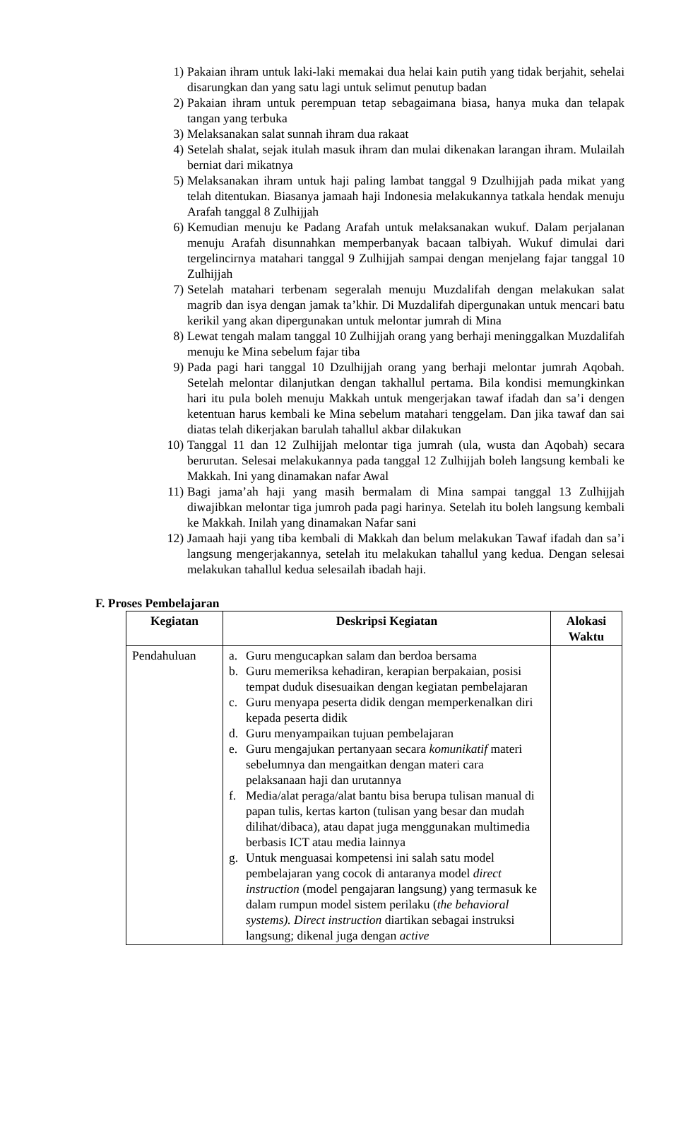1) Pakaian ihram untuk laki-laki memakai dua helai kain putih yang tidak berjahit, sehelai disarungkan dan yang satu lagi untuk selimut penutup badan
2) Pakaian ihram untuk perempuan tetap sebagaimana biasa, hanya muka dan telapak tangan yang terbuka
3) Melaksanakan salat sunnah ihram dua rakaat
4) Setelah shalat, sejak itulah masuk ihram dan mulai dikenakan larangan ihram. Mulailah berniat dari mikatnya
5) Melaksanakan ihram untuk haji paling lambat tanggal 9 Dzulhijjah pada mikat yang telah ditentukan. Biasanya jamaah haji Indonesia melakukannya tatkala hendak menuju Arafah tanggal 8 Zulhijjah
6) Kemudian menuju ke Padang Arafah untuk melaksanakan wukuf. Dalam perjalanan menuju Arafah disunnahkan memperbanyak bacaan talbiyah. Wukuf dimulai dari tergelincirnya matahari tanggal 9 Zulhijjah sampai dengan menjelang fajar tanggal 10 Zulhijjah
7) Setelah matahari terbenam segeralah menuju Muzdalifah dengan melakukan salat magrib dan isya dengan jamak ta’khir. Di Muzdalifah dipergunakan untuk mencari batu kerikil yang akan dipergunakan untuk melontar jumrah di Mina
8) Lewat tengah malam tanggal 10 Zulhijjah orang yang berhaji meninggalkan Muzdalifah menuju ke Mina sebelum fajar tiba
9) Pada pagi hari tanggal 10 Dzulhijjah orang yang berhaji melontar jumrah Aqobah. Setelah melontar dilanjutkan dengan takhallul pertama. Bila kondisi memungkinkan hari itu pula boleh menuju Makkah untuk mengerjakan tawaf ifadah dan sa’i dengen ketentuan harus kembali ke Mina sebelum matahari tenggelam. Dan jika tawaf dan sai diatas telah dikerjakan barulah tahallul akbar dilakukan
10) Tanggal 11 dan 12 Zulhijjah melontar tiga jumrah (ula, wusta dan Aqobah) secara berurutan. Selesai melakukannya pada tanggal 12 Zulhijjah boleh langsung kembali ke Makkah. Ini yang dinamakan nafar Awal
11) Bagi jama’ah haji yang masih bermalam di Mina sampai tanggal 13 Zulhijjah diwajibkan melontar tiga jumroh pada pagi harinya. Setelah itu boleh langsung kembali ke Makkah. Inilah yang dinamakan Nafar sani
12) Jamaah haji yang tiba kembali di Makkah dan belum melakukan Tawaf ifadah dan sa’i langsung mengerjakannya, setelah itu melakukan tahallul yang kedua. Dengan selesai melakukan tahallul kedua selesailah ibadah haji.
F. Proses Pembelajaran
| Kegiatan | Deskripsi Kegiatan | Alokasi Waktu |
| --- | --- | --- |
| Pendahuluan | a. Guru mengucapkan salam dan berdoa bersama b. Guru memeriksa kehadiran, kerapian berpakaian, posisi tempat duduk disesuaikan dengan kegiatan pembelajaran c. Guru menyapa peserta didik dengan memperkenalkan diri kepada peserta didik d. Guru menyampaikan tujuan pembelajaran e. Guru mengajukan pertanyaan secara komunikatif materi sebelumnya dan mengaitkan dengan materi cara pelaksanaan haji dan urutannya f. Media/alat peraga/alat bantu bisa berupa tulisan manual di papan tulis, kertas karton (tulisan yang besar dan mudah dilihat/dibaca), atau dapat juga menggunakan multimedia berbasis ICT atau media lainnya g. Untuk menguasai kompetensi ini salah satu model pembelajaran yang cocok di antaranya model direct instruction (model pengajaran langsung) yang termasuk ke dalam rumpun model sistem perilaku ( the behavioral systems). Direct instruction diartikan sebagai instruksi langsung; dikenal juga dengan active | |